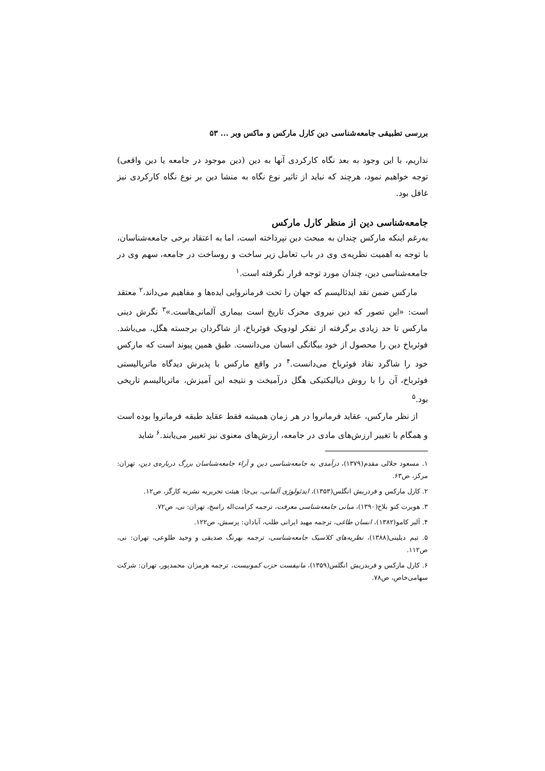بررسی تطبیقی جامعه‌شناسی دین کارل مارکس و ماکس وبر ... ۵۳
نداریم، با این وجود به بعد نگاه کارکردی آنها به دین (دین موجود در جامعه یا دین واقعی) توجه خواهیم نمود، هرچند که نباید از تاثیر نوع نگاه به منشا دین بر نوع نگاه کارکردی نیز غافل بود.
جامعه‌شناسی دین از منظر کارل مارکس
به‌رغم اینکه مارکس چندان به مبحث دین نپرداخته است، اما به اعتقاد برخی جامعه‌شناسان، با توجه به اهمیت نظریه‌ی وی در باب تعامل زیر ساخت و روساخت در جامعه، سهم وی در جامعه‌شناسی دین، چندان مورد توجه قرار نگرفته است.<sup>۱</sup>
مارکس ضمن نقد ایدئالیسم که جهان را تحت فرمانروایی ایده‌ها و مفاهیم می‌داند،<sup>۲</sup> معتقد است: «این تصور که دین نیروی محرک تاریخ است بیماری آلمانی‌هاست.»<sup>۳</sup> نگرش دینی مارکس تا حد زیادی برگرفته از تفکر لودویک فوئرباخ، از شاگردان برجسته هگل، می‌باشد. فوئرباخ دین را محصول از خود بیگانگی انسان می‌دانست. طبق همین پیوند است که مارکس خود را شاگرد نقاد فوئرباخ می‌دانست.<sup>۴</sup> در واقع مارکس با پذیرش دیدگاه ماتریالیستی فوئرباخ، آن را با روش دیالیکتیکی هگل درآمیخت و نتیجه این آمیزش، ماتریالیسم تاریخی بود.<sup>۵</sup>
از نظر مارکس، عقاید فرمانروا در هر زمان همیشه فقط عقاید طبقه فرمانروا بوده است و همگام با تغییر ارزش‌های مادی در جامعه، ارزش‌های معنوی نیز تغییر می‌یابند.<sup>۶</sup> شاید
۱. مسعود جلالی مقدم(۱۳۷۹)، درآمدی به جامعه‌شناسی دین و آراء جامعه‌شناسان بزرگ درباره‌ی دین، تهران: مرکز، ص۶۳.
۲. کارل مارکس و فردریش انگلس(۱۳۵۳)، ایدئولوژی آلمانی، بی‌جا: هیئت تحریریه نشریه کارگر، ص۱۲.
۳. هوبرت کنو بلاخ(۱۳۹۰)، مبانی جامعه‌شناسی معرفت، ترجمه کرامت‌اله راسخ، تهران: نی، ص۷۲.
۴. آلبر کامو(۱۳۸۲)، انسان طاغی، ترجمه مهبد ایرانی طلب، آبادان: پرسش، ص۱۲۲.
۵. تیم دیلینی(۱۳۸۸)، نظریه‌های کلاسیک جامعه‌شناسی، ترجمه بهرنگ صدیقی و وحید طلوعی، تهران: نی، ص۱۱۲.
۶. کارل مارکس و فریدریش انگلس(۱۳۵۹)، مانیفست حزب کمونیست، ترجمه هرمزان محمدپور، تهران: شرکت سهامی‌خاص، ص۷۸.